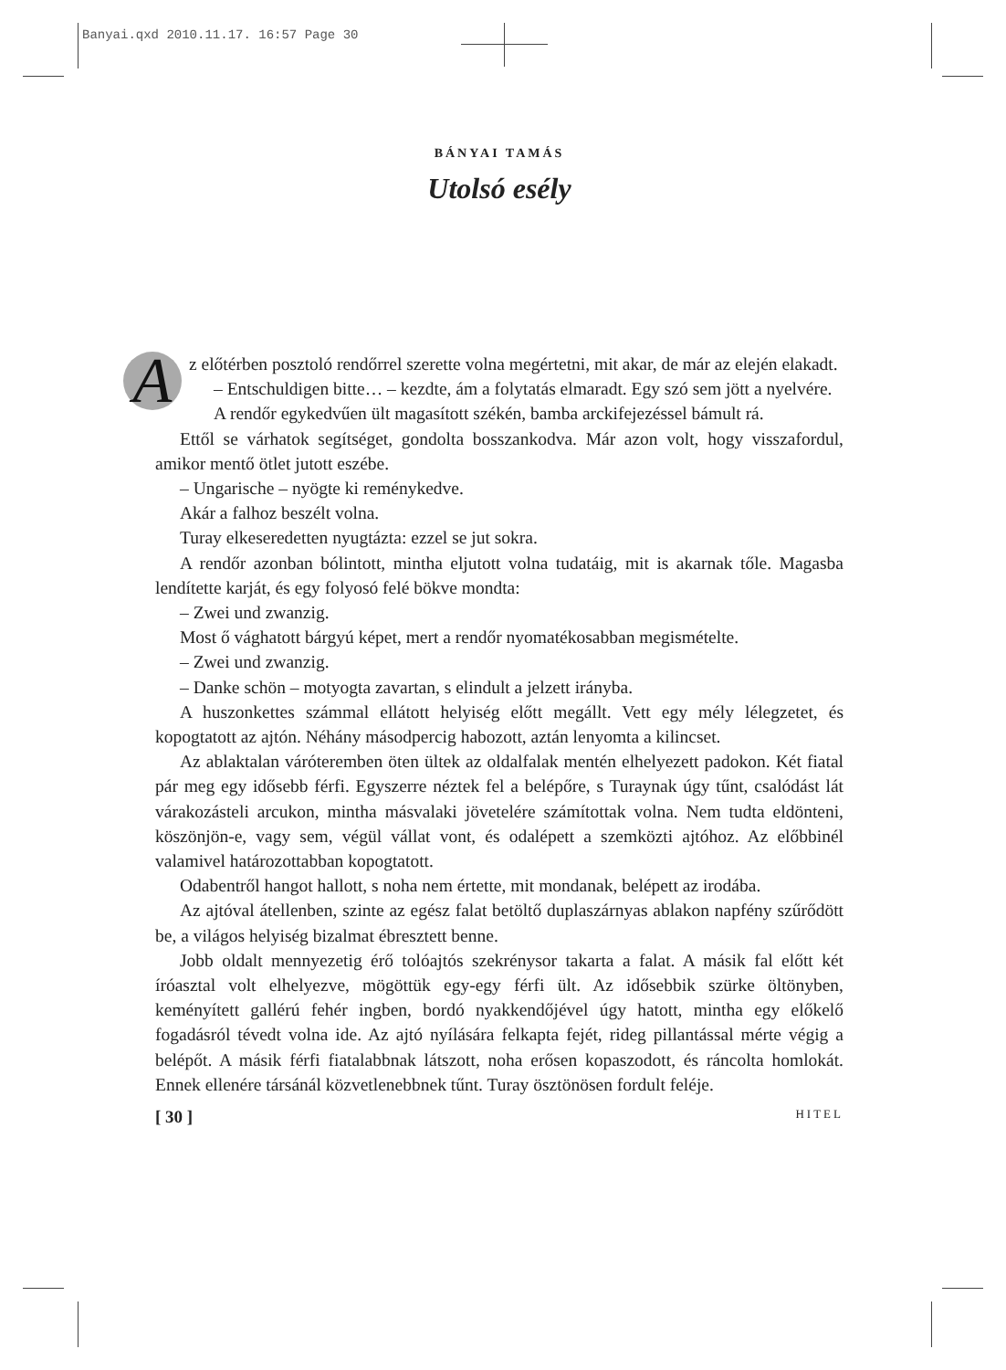Banyai.qxd 2010.11.17. 16:57 Page 30
BÁNYAI TAMÁS
Utolsó esély
Az előtérben posztoló rendőrrel szerette volna megértetni, mit akar, de már az elején elakadt.
– Entschuldigen bitte… – kezdte, ám a folytatás elmaradt. Egy szó sem jött a nyelvére.
A rendőr egykedvűen ült magasított székén, bamba arckifejezéssel bámult rá.
Ettől se várhatok segítséget, gondolta bosszankodva. Már azon volt, hogy visszafordul, amikor mentő ötlet jutott eszébe.
– Ungarische – nyögte ki reménykedve.
Akár a falhoz beszélt volna.
Turay elkeseredetten nyugtázta: ezzel se jut sokra.
A rendőr azonban bólintott, mintha eljutott volna tudatáig, mit is akarnak tőle. Magasba lendítette karját, és egy folyosó felé bökve mondta:
– Zwei und zwanzig.
Most ő vághatott bárgyú képet, mert a rendőr nyomatékosabban megismételte.
– Zwei und zwanzig.
– Danke schön – motyogta zavartan, s elindult a jelzett irányba.
A huszonkettes számmal ellátott helyiség előtt megállt. Vett egy mély lélegzetet, és kopogtatott az ajtón. Néhány másodpercig habozott, aztán lenyomta a kilincset.
Az ablaktalan váróteremben öten ültek az oldalfalak mentén elhelyezett padokon. Két fiatal pár meg egy idősebb férfi. Egyszerre néztek fel a belépőre, s Turaynak úgy tűnt, csalódást lát várakozásteli arcukon, mintha másvalaki jövetelére számítottak volna. Nem tudta eldönteni, köszönjön-e, vagy sem, végül vállat vont, és odalépett a szemközti ajtóhoz. Az előbbinél valamivel határozottabban kopogtatott.
Odabentről hangot hallott, s noha nem értette, mit mondanak, belépett az irodába.
Az ajtóval átellenben, szinte az egész falat betöltő duplaszárnyas ablakon napfény szűrődött be, a világos helyiség bizalmat ébresztett benne.
Jobb oldalt mennyezetig érő tolóajtós szekrénysor takarta a falat. A másik fal előtt két íróasztal volt elhelyezve, mögöttük egy-egy férfi ült. Az idősebbik szürke öltönyben, keményített gallérú fehér ingben, bordó nyakkendőjével úgy hatott, mintha egy előkelő fogadásról tévedt volna ide. Az ajtó nyílására felkapta fejét, rideg pillantással mérte végig a belépőt. A másik férfi fiatalabbnak látszott, noha erősen kopaszodott, és ráncolta homlokát. Ennek ellenére társánál közvetlenebbnek tűnt. Turay ösztönösen fordult feléje.
[ 30 ] HITEL